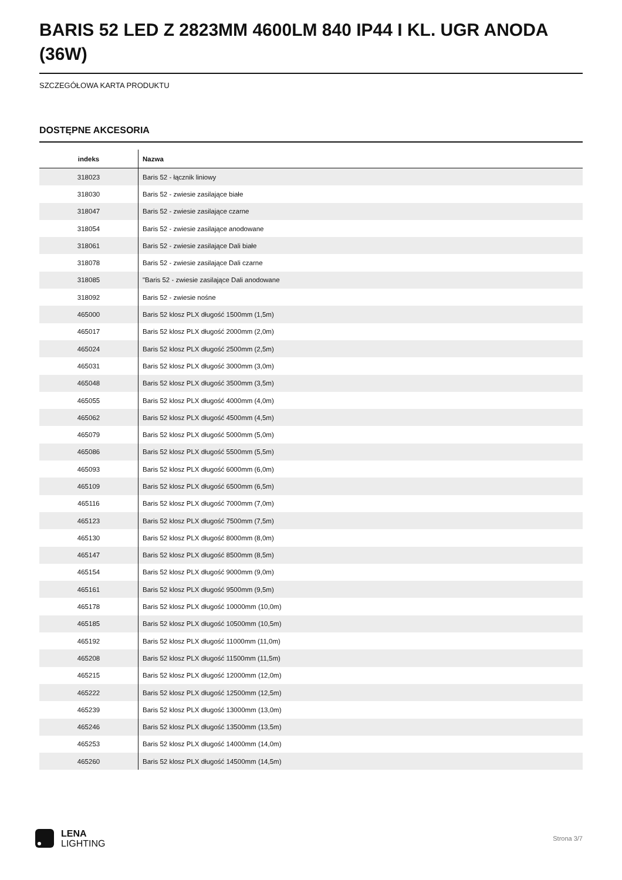BARIS 52 LED Z 2823MM 4600LM 840 IP44 I KL. UGR ANODA (36W)
SZCZEGÓŁOWA KARTA PRODUKTU
DOSTĘPNE AKCESORIA
| indeks | Nazwa |
| --- | --- |
| 318023 | Baris 52 - łącznik liniowy |
| 318030 | Baris 52 - zwiesie zasilające białe |
| 318047 | Baris 52 - zwiesie zasilające czarne |
| 318054 | Baris 52 - zwiesie zasilające anodowane |
| 318061 | Baris 52 - zwiesie zasilające Dali białe |
| 318078 | Baris 52 - zwiesie zasilające Dali czarne |
| 318085 | "Baris 52 - zwiesie zasilające Dali anodowane |
| 318092 | Baris 52 - zwiesie nośne |
| 465000 | Baris 52 klosz PLX długość 1500mm (1,5m) |
| 465017 | Baris 52 klosz PLX długość 2000mm (2,0m) |
| 465024 | Baris 52 klosz PLX długość 2500mm (2,5m) |
| 465031 | Baris 52 klosz PLX długość 3000mm (3,0m) |
| 465048 | Baris 52 klosz PLX długość 3500mm (3,5m) |
| 465055 | Baris 52 klosz PLX długość 4000mm (4,0m) |
| 465062 | Baris 52 klosz PLX długość 4500mm (4,5m) |
| 465079 | Baris 52 klosz PLX długość 5000mm (5,0m) |
| 465086 | Baris 52 klosz PLX długość 5500mm (5,5m) |
| 465093 | Baris 52 klosz PLX długość 6000mm (6,0m) |
| 465109 | Baris 52 klosz PLX długość 6500mm (6,5m) |
| 465116 | Baris 52 klosz PLX długość 7000mm (7,0m) |
| 465123 | Baris 52 klosz PLX długość 7500mm (7,5m) |
| 465130 | Baris 52 klosz PLX długość 8000mm (8,0m) |
| 465147 | Baris 52 klosz PLX długość 8500mm (8,5m) |
| 465154 | Baris 52 klosz PLX długość 9000mm (9,0m) |
| 465161 | Baris 52 klosz PLX długość 9500mm (9,5m) |
| 465178 | Baris 52 klosz PLX długość 10000mm (10,0m) |
| 465185 | Baris 52 klosz PLX długość 10500mm (10,5m) |
| 465192 | Baris 52 klosz PLX długość 11000mm (11,0m) |
| 465208 | Baris 52 klosz PLX długość 11500mm (11,5m) |
| 465215 | Baris 52 klosz PLX długość 12000mm (12,0m) |
| 465222 | Baris 52 klosz PLX długość 12500mm (12,5m) |
| 465239 | Baris 52 klosz PLX długość 13000mm (13,0m) |
| 465246 | Baris 52 klosz PLX długość 13500mm (13,5m) |
| 465253 | Baris 52 klosz PLX długość 14000mm (14,0m) |
| 465260 | Baris 52 klosz PLX długość 14500mm (14,5m) |
LENA
LIGHTING
Strona 3/7